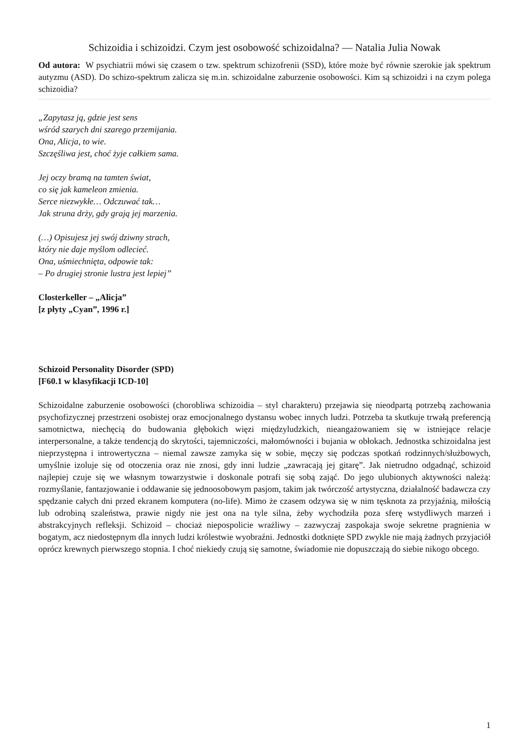Schizoidia i schizoidzi. Czym jest osobowość schizoidalna? — Natalia Julia Nowak
Od autora: W psychiatrii mówi się czasem o tzw. spektrum schizofrenii (SSD), które może być równie szerokie jak spektrum autyzmu (ASD). Do schizo-spektrum zalicza się m.in. schizoidalne zaburzenie osobowości. Kim są schizoidzi i na czym polega schizoidia?
„Zapytasz ją, gdzie jest sens
wśród szarych dni szarego przemijania.
Ona, Alicja, to wie.
Szczęśliwa jest, choć żyje całkiem sama.
Jej oczy bramą na tamten świat,
co się jak kameleon zmienia.
Serce niezwykłe… Odczuwać tak…
Jak struna drży, gdy grają jej marzenia.
(…) Opisujesz jej swój dziwny strach,
który nie daje myślom odlecieć.
Ona, uśmiechnięta, odpowie tak:
– Po drugiej stronie lustra jest lepiej”
Closterkeller – „Alicja”
[z płyty „Cyan”, 1996 r.]
Schizoid Personality Disorder (SPD)
[F60.1 w klasyfikacji ICD-10]
Schizoidalne zaburzenie osobowości (chorobliwa schizoidia – styl charakteru) przejawia się nieodpartą potrzebą zachowania psychofizycznej przestrzeni osobistej oraz emocjonalnego dystansu wobec innych ludzi. Potrzeba ta skutkuje trwałą preferencją samotnictwa, niechęcią do budowania głębokich więzi międzyludzkich, nieangażowaniem się w istniejące relacje interpersonalne, a także tendencją do skrytości, tajemniczości, małomówności i bujania w obłokach. Jednostka schizoidalna jest nieprzystępna i introwertyczna – niemal zawsze zamyka się w sobie, męczy się podczas spotkań rodzinnych/służbowych, umyślnie izoluje się od otoczenia oraz nie znosi, gdy inni ludzie „zawracają jej gitarę”. Jak nietrudno odgadnąć, schizoid najlepiej czuje się we własnym towarzystwie i doskonale potrafi się sobą zająć. Do jego ulubionych aktywności należą: rozmyślanie, fantazjowanie i oddawanie się jednoosobowym pasjom, takim jak twórczość artystyczna, działalność badawcza czy spędzanie całych dni przed ekranem komputera (no-life). Mimo że czasem odzywa się w nim tęsknota za przyjaźnią, miłością lub odrobiną szaleństwa, prawie nigdy nie jest ona na tyle silna, żeby wychodziła poza sferę wstydliwych marzeń i abstrakcyjnych refleksji. Schizoid – chociaż niepospolicie wrażliwy – zazwyczaj zaspokaja swoje sekretne pragnienia w bogatym, acz niedostępnym dla innych ludzi królestwie wyobraźni. Jednostki dotknięte SPD zwykle nie mają żadnych przyjaciół oprócz krewnych pierwszego stopnia. I choć niekiedy czują się samotne, świadomie nie dopuszczają do siebie nikogo obcego.
1